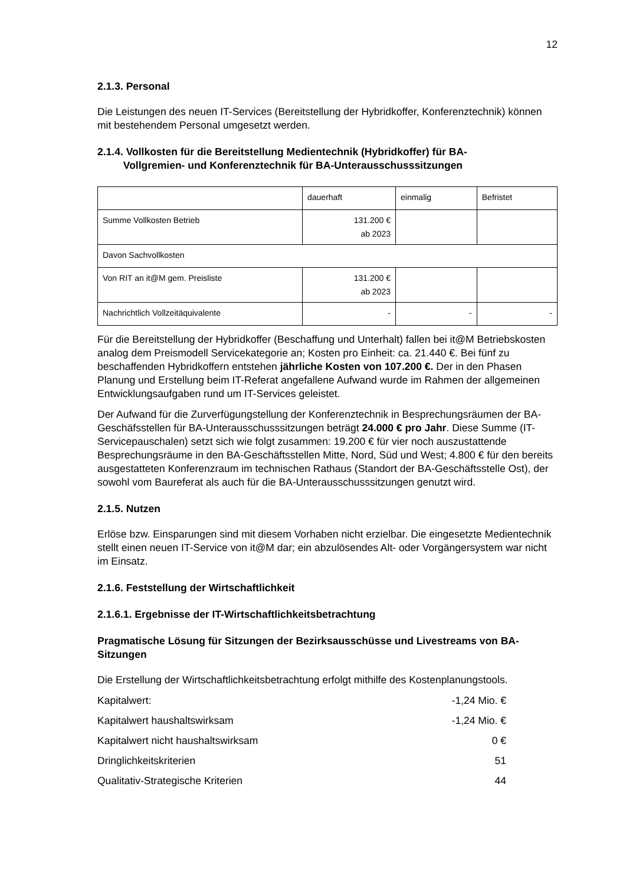12
2.1.3. Personal
Die Leistungen des neuen IT-Services (Bereitstellung der Hybridkoffer, Konferenztechnik) können mit bestehendem Personal umgesetzt werden.
2.1.4. Vollkosten für die Bereitstellung Medientechnik (Hybridkoffer) für BA-
Vollgremien- und Konferenztechnik für BA-Unterausschusssitzungen
| | dauerhaft | einmalig | Befristet |
| Summe Vollkosten Betrieb | 131.200 € ab 2023 | | |
| Davon Sachvollkosten | | | |
| Von RIT an it@M gem. Preisliste | 131.200 € ab 2023 | | |
| Nachrichtlich Vollzeitäquivalente | - | - | - |
Für die Bereitstellung der Hybridkoffer (Beschaffung und Unterhalt) fallen bei it@M Betriebskosten analog dem Preismodell Servicekategorie an; Kosten pro Einheit: ca. 21.440 €. Bei fünf zu beschaffenden Hybridkoffern entstehen jährliche Kosten von 107.200 €. Der in den Phasen Planung und Erstellung beim IT-Referat angefallene Aufwand wurde im Rahmen der allgemeinen Entwicklungsaufgaben rund um IT-Services geleistet.
Der Aufwand für die Zurverfügungstellung der Konferenztechnik in Besprechungsräumen der BA-Geschäfsstellen für BA-Unterausschusssitzungen beträgt 24.000 € pro Jahr. Diese Summe (IT-Servicepauschalen) setzt sich wie folgt zusammen: 19.200 € für vier noch auszustattende Besprechungsräume in den BA-Geschäftsstellen Mitte, Nord, Süd und West; 4.800 € für den bereits ausgestatteten Konferenzraum im technischen Rathaus (Standort der BA-Geschäftsstelle Ost), der sowohl vom Baureferat als auch für die BA-Unterausschusssitzungen genutzt wird.
2.1.5. Nutzen
Erlöse bzw. Einsparungen sind mit diesem Vorhaben nicht erzielbar. Die eingesetzte Medientechnik stellt einen neuen IT-Service von it@M dar; ein abzulösendes Alt- oder Vorgängersystem war nicht im Einsatz.
2.1.6. Feststellung der Wirtschaftlichkeit
2.1.6.1. Ergebnisse der IT-Wirtschaftlichkeitsbetrachtung
Pragmatische Lösung für Sitzungen der Bezirksausschüsse und Livestreams von BA-Sitzungen
Die Erstellung der Wirtschaftlichkeitsbetrachtung erfolgt mithilfe des Kostenplanungstools.
Kapitalwert: -1,24 Mio. €
Kapitalwert haushaltswirksam -1,24 Mio. €
Kapitalwert nicht haushaltswirksam 0 €
Dringlichkeitskriterien 51
Qualitativ-Strategische Kriterien 44